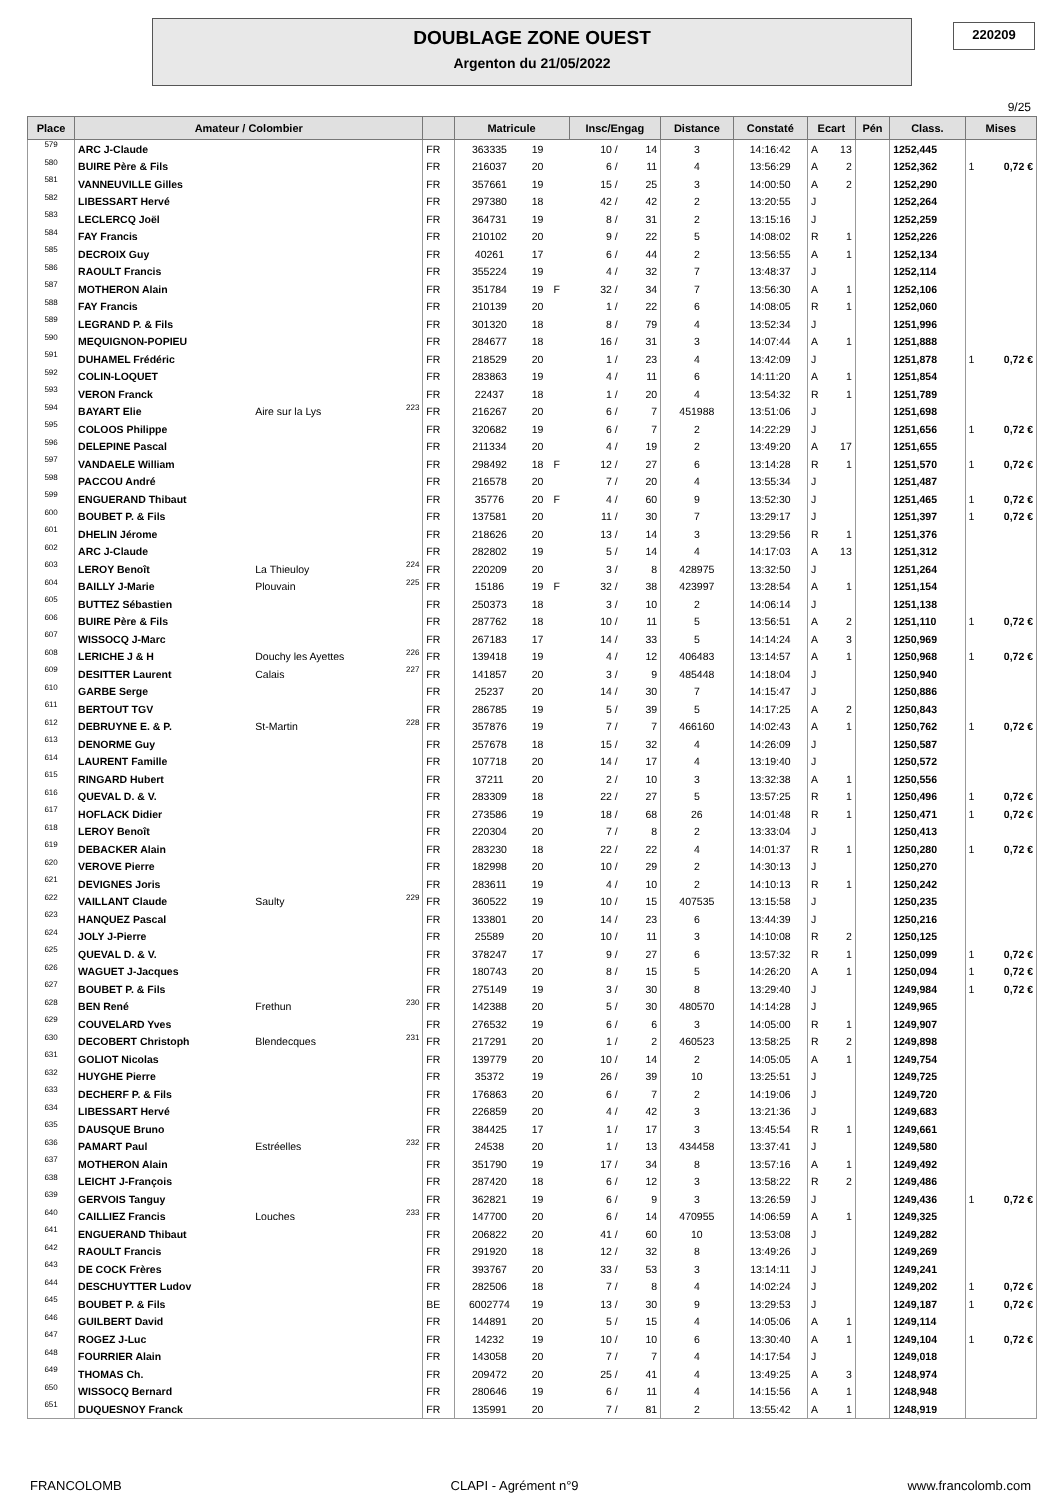DOUBLAGE ZONE OUEST
Argenton du 21/05/2022
220209
9/25
| Place | Amateur / Colombier | | | | Matricule | | | Insc/Engag | | Distance | Constaté | Ecart | | Pén | Class. | Mises | |
| --- | --- | --- | --- | --- | --- | --- | --- | --- | --- | --- | --- | --- | --- | --- | --- | --- | --- |
| 579 | ARC J-Claude | | | FR | 363335 | 19 | | 10 / | 14 | 3 | 14:16:42 | A | 13 | | 1252,445 | | |
| 580 | BUIRE Père & Fils | | | FR | 216037 | 20 | | 6 / | 11 | 4 | 13:56:29 | A | 2 | | 1252,362 | 1 | 0,72 € |
| 581 | VANNEUVILLE Gilles | | | FR | 357661 | 19 | | 15 / | 25 | 3 | 14:00:50 | A | 2 | | 1252,290 | | |
| 582 | LIBESSART Hervé | | | FR | 297380 | 18 | | 42 / | 42 | 2 | 13:20:55 | J | | | 1252,264 | | |
| 583 | LECLERCQ Joël | | | FR | 364731 | 19 | | 8 / | 31 | 2 | 13:15:16 | J | | | 1252,259 | | |
| 584 | FAY Francis | | | FR | 210102 | 20 | | 9 / | 22 | 5 | 14:08:02 | R | 1 | | 1252,226 | | |
| 585 | DECROIX Guy | | | FR | 40261 | 17 | | 6 / | 44 | 2 | 13:56:55 | A | 1 | | 1252,134 | | |
| 586 | RAOULT Francis | | | FR | 355224 | 19 | | 4 / | 32 | 7 | 13:48:37 | J | | | 1252,114 | | |
| 587 | MOTHERON Alain | | | FR | 351784 | 19 | F | 32 / | 34 | 7 | 13:56:30 | A | 1 | | 1252,106 | | |
| 588 | FAY Francis | | | FR | 210139 | 20 | | 1 / | 22 | 6 | 14:08:05 | R | 1 | | 1252,060 | | |
| 589 | LEGRAND P. & Fils | | | FR | 301320 | 18 | | 8 / | 79 | 4 | 13:52:34 | J | | | 1251,996 | | |
| 590 | MEQUIGNON-POPIEU | | | FR | 284677 | 18 | | 16 / | 31 | 3 | 14:07:44 | A | 1 | | 1251,888 | | |
| 591 | DUHAMEL Frédéric | | | FR | 218529 | 20 | | 1 / | 23 | 4 | 13:42:09 | J | | | 1251,878 | 1 | 0,72 € |
| 592 | COLIN-LOQUET | | | FR | 283863 | 19 | | 4 / | 11 | 6 | 14:11:20 | A | 1 | | 1251,854 | | |
| 593 | VERON Franck | | | FR | 22437 | 18 | | 1 / | 20 | 4 | 13:54:32 | R | 1 | | 1251,789 | | |
| 594 | BAYART Elie | Aire sur la Lys | 223 | FR | 216267 | 20 | | 6 / | 7 | 451988 | 13:51:06 | J | | | 1251,698 | | |
| 595 | COLOOS Philippe | | | FR | 320682 | 19 | | 6 / | 7 | 2 | 14:22:29 | J | | | 1251,656 | 1 | 0,72 € |
| 596 | DELEPINE Pascal | | | FR | 211334 | 20 | | 4 / | 19 | 2 | 13:49:20 | A | 17 | | 1251,655 | | |
| 597 | VANDAELE William | | | FR | 298492 | 18 | F | 12 / | 27 | 6 | 13:14:28 | R | 1 | | 1251,570 | 1 | 0,72 € |
| 598 | PACCOU André | | | FR | 216578 | 20 | | 7 / | 20 | 4 | 13:55:34 | J | | | 1251,487 | | |
| 599 | ENGUERAND Thibaut | | | FR | 35776 | 20 | F | 4 / | 60 | 9 | 13:52:30 | J | | | 1251,465 | 1 | 0,72 € |
| 600 | BOUBET P. & Fils | | | FR | 137581 | 20 | | 11 / | 30 | 7 | 13:29:17 | J | | | 1251,397 | 1 | 0,72 € |
| 601 | DHELIN Jérome | | | FR | 218626 | 20 | | 13 / | 14 | 3 | 13:29:56 | R | 1 | | 1251,376 | | |
| 602 | ARC J-Claude | | | FR | 282802 | 19 | | 5 / | 14 | 4 | 14:17:03 | A | 13 | | 1251,312 | | |
| 603 | LEROY Benoît | La Thieuloy | 224 | FR | 220209 | 20 | | 3 / | 8 | 428975 | 13:32:50 | J | | | 1251,264 | | |
| 604 | BAILLY J-Marie | Plouvain | 225 | FR | 15186 | 19 | F | 32 / | 38 | 423997 | 13:28:54 | A | 1 | | 1251,154 | | |
| 605 | BUTTEZ Sébastien | | | FR | 250373 | 18 | | 3 / | 10 | 2 | 14:06:14 | J | | | 1251,138 | | |
| 606 | BUIRE Père & Fils | | | FR | 287762 | 18 | | 10 / | 11 | 5 | 13:56:51 | A | 2 | | 1251,110 | 1 | 0,72 € |
| 607 | WISSOCQ J-Marc | | | FR | 267183 | 17 | | 14 / | 33 | 5 | 14:14:24 | A | 3 | | 1250,969 | | |
| 608 | LERICHE J & H | Douchy les Ayettes | 226 | FR | 139418 | 19 | | 4 / | 12 | 406483 | 13:14:57 | A | 1 | | 1250,968 | 1 | 0,72 € |
| 609 | DESITTER Laurent | Calais | 227 | FR | 141857 | 20 | | 3 / | 9 | 485448 | 14:18:04 | J | | | 1250,940 | | |
| 610 | GARBE Serge | | | FR | 25237 | 20 | | 14 / | 30 | 7 | 14:15:47 | J | | | 1250,886 | | |
| 611 | BERTOUT TGV | | | FR | 286785 | 19 | | 5 / | 39 | 5 | 14:17:25 | A | 2 | | 1250,843 | | |
| 612 | DEBRUYNE E. & P. | St-Martin | 228 | FR | 357876 | 19 | | 7 / | 7 | 466160 | 14:02:43 | A | 1 | | 1250,762 | 1 | 0,72 € |
| 613 | DENORME Guy | | | FR | 257678 | 18 | | 15 / | 32 | 4 | 14:26:09 | J | | | 1250,587 | | |
| 614 | LAURENT Famille | | | FR | 107718 | 20 | | 14 / | 17 | 4 | 13:19:40 | J | | | 1250,572 | | |
| 615 | RINGARD Hubert | | | FR | 37211 | 20 | | 2 / | 10 | 3 | 13:32:38 | A | 1 | | 1250,556 | | |
| 616 | QUEVAL D. & V. | | | FR | 283309 | 18 | | 22 / | 27 | 5 | 13:57:25 | R | 1 | | 1250,496 | 1 | 0,72 € |
| 617 | HOFLACK Didier | | | FR | 273586 | 19 | | 18 / | 68 | 26 | 14:01:48 | R | 1 | | 1250,471 | 1 | 0,72 € |
| 618 | LEROY Benoît | | | FR | 220304 | 20 | | 7 / | 8 | 2 | 13:33:04 | J | | | 1250,413 | | |
| 619 | DEBACKER Alain | | | FR | 283230 | 18 | | 22 / | 22 | 4 | 14:01:37 | R | 1 | | 1250,280 | 1 | 0,72 € |
| 620 | VEROVE Pierre | | | FR | 182998 | 20 | | 10 / | 29 | 2 | 14:30:13 | J | | | 1250,270 | | |
| 621 | DEVIGNES Joris | | | FR | 283611 | 19 | | 4 / | 10 | 2 | 14:10:13 | R | 1 | | 1250,242 | | |
| 622 | VAILLANT Claude | Saulty | 229 | FR | 360522 | 19 | | 10 / | 15 | 407535 | 13:15:58 | J | | | 1250,235 | | |
| 623 | HANQUEZ Pascal | | | FR | 133801 | 20 | | 14 / | 23 | 6 | 13:44:39 | J | | | 1250,216 | | |
| 624 | JOLY J-Pierre | | | FR | 25589 | 20 | | 10 / | 11 | 3 | 14:10:08 | R | 2 | | 1250,125 | | |
| 625 | QUEVAL D. & V. | | | FR | 378247 | 17 | | 9 / | 27 | 6 | 13:57:32 | R | 1 | | 1250,099 | 1 | 0,72 € |
| 626 | WAGUET J-Jacques | | | FR | 180743 | 20 | | 8 / | 15 | 5 | 14:26:20 | A | 1 | | 1250,094 | 1 | 0,72 € |
| 627 | BOUBET P. & Fils | | | FR | 275149 | 19 | | 3 / | 30 | 8 | 13:29:40 | J | | | 1249,984 | 1 | 0,72 € |
| 628 | BEN René | Frethun | 230 | FR | 142388 | 20 | | 5 / | 30 | 480570 | 14:14:28 | J | | | 1249,965 | | |
| 629 | COUVELARD Yves | | | FR | 276532 | 19 | | 6 / | 6 | 3 | 14:05:00 | R | 1 | | 1249,907 | | |
| 630 | DECOBERT Christoph | Blendecques | 231 | FR | 217291 | 20 | | 1 / | 2 | 460523 | 13:58:25 | R | 2 | | 1249,898 | | |
| 631 | GOLIOT Nicolas | | | FR | 139779 | 20 | | 10 / | 14 | 2 | 14:05:05 | A | 1 | | 1249,754 | | |
| 632 | HUYGHE Pierre | | | FR | 35372 | 19 | | 26 / | 39 | 10 | 13:25:51 | J | | | 1249,725 | | |
| 633 | DECHERF P. & Fils | | | FR | 176863 | 20 | | 6 / | 7 | 2 | 14:19:06 | J | | | 1249,720 | | |
| 634 | LIBESSART Hervé | | | FR | 226859 | 20 | | 4 / | 42 | 3 | 13:21:36 | J | | | 1249,683 | | |
| 635 | DAUSQUE Bruno | | | FR | 384425 | 17 | | 1 / | 17 | 3 | 13:45:54 | R | 1 | | 1249,661 | | |
| 636 | PAMART Paul | Estréelles | 232 | FR | 24538 | 20 | | 1 / | 13 | 434458 | 13:37:41 | J | | | 1249,580 | | |
| 637 | MOTHERON Alain | | | FR | 351790 | 19 | | 17 / | 34 | 8 | 13:57:16 | A | 1 | | 1249,492 | | |
| 638 | LEICHT J-François | | | FR | 287420 | 18 | | 6 / | 12 | 3 | 13:58:22 | R | 2 | | 1249,486 | | |
| 639 | GERVOIS Tanguy | | | FR | 362821 | 19 | | 6 / | 9 | 3 | 13:26:59 | J | | | 1249,436 | 1 | 0,72 € |
| 640 | CAILLIEZ Francis | Louches | 233 | FR | 147700 | 20 | | 6 / | 14 | 470955 | 14:06:59 | A | 1 | | 1249,325 | | |
| 641 | ENGUERAND Thibaut | | | FR | 206822 | 20 | | 41 / | 60 | 10 | 13:53:08 | J | | | 1249,282 | | |
| 642 | RAOULT Francis | | | FR | 291920 | 18 | | 12 / | 32 | 8 | 13:49:26 | J | | | 1249,269 | | |
| 643 | DE COCK Frères | | | FR | 393767 | 20 | | 33 / | 53 | 3 | 13:14:11 | J | | | 1249,241 | | |
| 644 | DESCHUYTTER Ludov | | | FR | 282506 | 18 | | 7 / | 8 | 4 | 14:02:24 | J | | | 1249,202 | 1 | 0,72 € |
| 645 | BOUBET P. & Fils | | | BE | 6002774 | 19 | | 13 / | 30 | 9 | 13:29:53 | J | | | 1249,187 | 1 | 0,72 € |
| 646 | GUILBERT David | | | FR | 144891 | 20 | | 5 / | 15 | 4 | 14:05:06 | A | 1 | | 1249,114 | | |
| 647 | ROGEZ J-Luc | | | FR | 14232 | 19 | | 10 / | 10 | 6 | 13:30:40 | A | 1 | | 1249,104 | 1 | 0,72 € |
| 648 | FOURRIER Alain | | | FR | 143058 | 20 | | 7 / | 7 | 4 | 14:17:54 | J | | | 1249,018 | | |
| 649 | THOMAS Ch. | | | FR | 209472 | 20 | | 25 / | 41 | 4 | 13:49:25 | A | 3 | | 1248,974 | | |
| 650 | WISSOCQ Bernard | | | FR | 280646 | 19 | | 6 / | 11 | 4 | 14:15:56 | A | 1 | | 1248,948 | | |
| 651 | DUQUESNOY Franck | | | FR | 135991 | 20 | | 7 / | 81 | 2 | 13:55:42 | A | 1 | | 1248,919 | | |
FRANCOLOMB CLAPI - Agrément n°9 www.francolomb.com